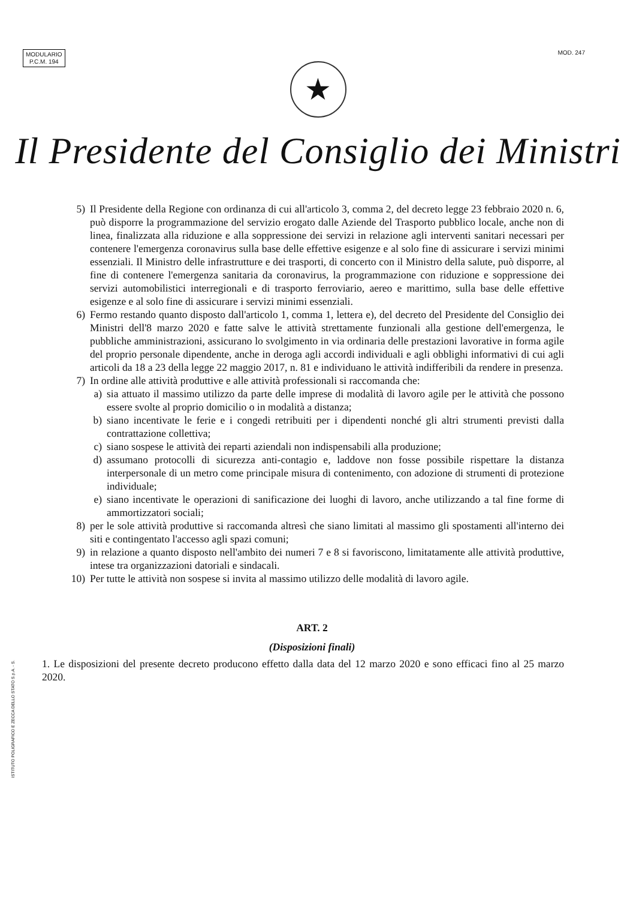MODULARIO
P.C.M. 194
MOD. 247
★
Il Presidente del Consiglio dei Ministri
5) Il Presidente della Regione con ordinanza di cui all'articolo 3, comma 2, del decreto legge 23 febbraio 2020 n. 6, può disporre la programmazione del servizio erogato dalle Aziende del Trasporto pubblico locale, anche non di linea, finalizzata alla riduzione e alla soppressione dei servizi in relazione agli interventi sanitari necessari per contenere l'emergenza coronavirus sulla base delle effettive esigenze e al solo fine di assicurare i servizi minimi essenziali. Il Ministro delle infrastrutture e dei trasporti, di concerto con il Ministro della salute, può disporre, al fine di contenere l'emergenza sanitaria da coronavirus, la programmazione con riduzione e soppressione dei servizi automobilistici interregionali e di trasporto ferroviario, aereo e marittimo, sulla base delle effettive esigenze e al solo fine di assicurare i servizi minimi essenziali.
6) Fermo restando quanto disposto dall'articolo 1, comma 1, lettera e), del decreto del Presidente del Consiglio dei Ministri dell'8 marzo 2020 e fatte salve le attività strettamente funzionali alla gestione dell'emergenza, le pubbliche amministrazioni, assicurano lo svolgimento in via ordinaria delle prestazioni lavorative in forma agile del proprio personale dipendente, anche in deroga agli accordi individuali e agli obblighi informativi di cui agli articoli da 18 a 23 della legge 22 maggio 2017, n. 81 e individuano le attività indifferibili da rendere in presenza.
7) In ordine alle attività produttive e alle attività professionali si raccomanda che:
a) sia attuato il massimo utilizzo da parte delle imprese di modalità di lavoro agile per le attività che possono essere svolte al proprio domicilio o in modalità a distanza;
b) siano incentivate le ferie e i congedi retribuiti per i dipendenti nonché gli altri strumenti previsti dalla contrattazione collettiva;
c) siano sospese le attività dei reparti aziendali non indispensabili alla produzione;
d) assumano protocolli di sicurezza anti-contagio e, laddove non fosse possibile rispettare la distanza interpersonale di un metro come principale misura di contenimento, con adozione di strumenti di protezione individuale;
e) siano incentivate le operazioni di sanificazione dei luoghi di lavoro, anche utilizzando a tal fine forme di ammortizzatori sociali;
8) per le sole attività produttive si raccomanda altresì che siano limitati al massimo gli spostamenti all'interno dei siti e contingentato l'accesso agli spazi comuni;
9) in relazione a quanto disposto nell'ambito dei numeri 7 e 8 si favoriscono, limitatamente alle attività produttive, intese tra organizzazioni datoriali e sindacali.
10) Per tutte le attività non sospese si invita al massimo utilizzo delle modalità di lavoro agile.
ART. 2
(Disposizioni finali)
1. Le disposizioni del presente decreto producono effetto dalla data del 12 marzo 2020 e sono efficaci fino al 25 marzo 2020.
ISTITUTO POLIGRAFICO E ZECCA DELLO STATO S.p.A. - S.